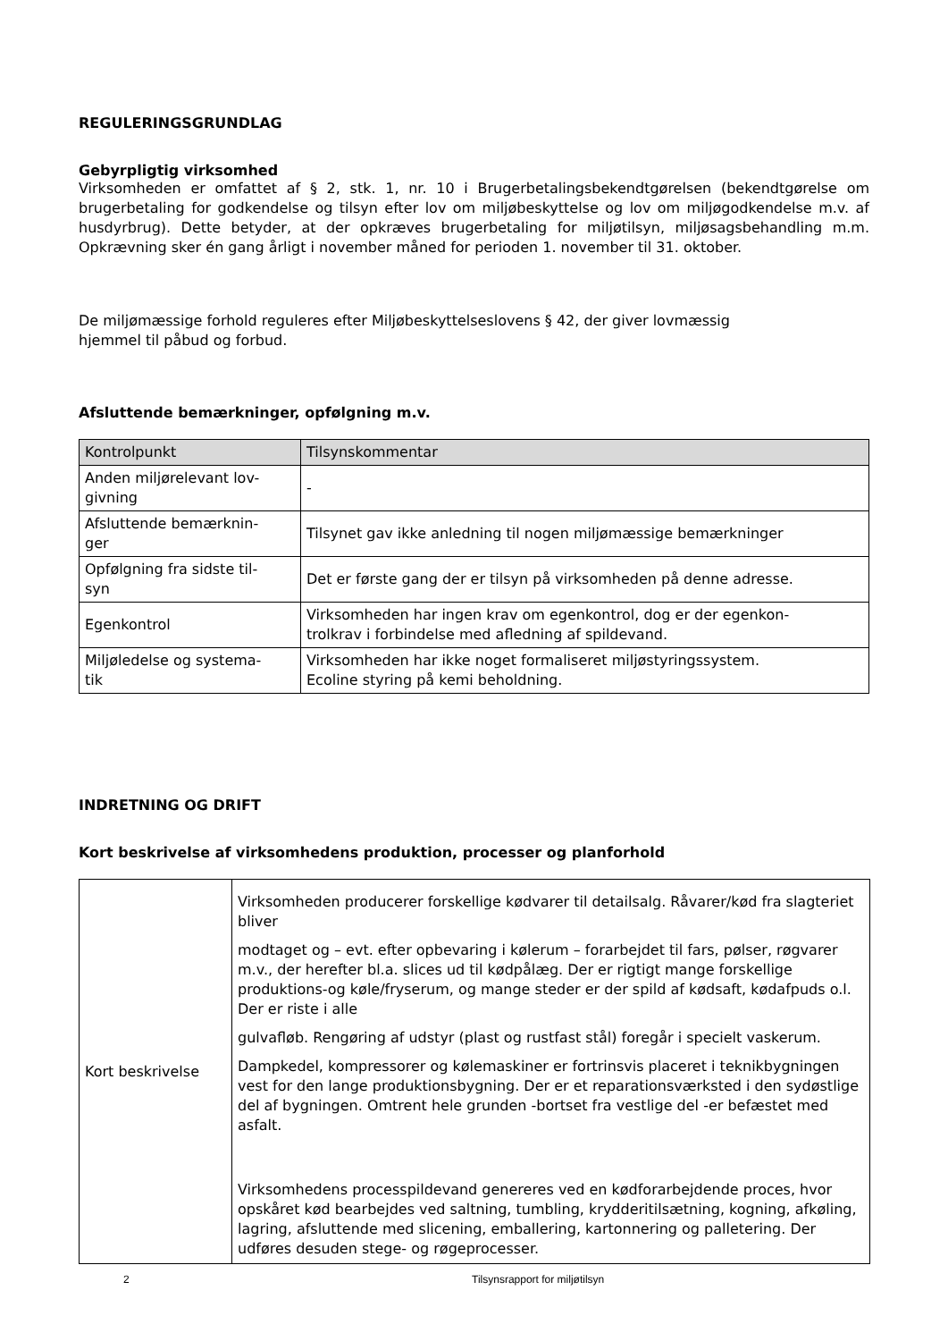REGULERINGSGRUNDLAG
Gebyrpligtig virksomhed
Virksomheden er omfattet af § 2, stk. 1, nr. 10 i Brugerbetalingsbekendtgørelsen (bekendtgørelse om brugerbetaling for godkendelse og tilsyn efter lov om miljøbeskyttelse og lov om miljøgodkendelse m.v. af husdyrbrug). Dette betyder, at der opkræves brugerbetaling for miljøtilsyn, miljøsagsbehandling m.m. Opkrævning sker én gang årligt i november måned for perioden 1. november til 31. oktober.
De miljømæssige forhold reguleres efter Miljøbeskyttelseslovens § 42, der giver lovmæssig
hjemmel til påbud og forbud.
Afsluttende bemærkninger, opfølgning m.v.
| Kontrolpunkt | Tilsynskommentar |
| --- | --- |
| Anden miljørelevant lov- givning | - |
| Afsluttende bemærknin- ger | Tilsynet gav ikke anledning til nogen miljømæssige bemærkninger |
| Opfølgning fra sidste til- syn | Det er første gang der er tilsyn på virksomheden på denne adresse. |
| Egenkontrol | Virksomheden har ingen krav om egenkontrol, dog er der egenkon- trolkrav i forbindelse med afledning af spildevand. |
| Miljøledelse og systema- tik | Virksomheden har ikke noget formaliseret miljøstyringssystem. Ecoline styring på kemi beholdning. |
INDRETNING OG DRIFT
Kort beskrivelse af virksomhedens produktion, processer og planforhold
| Kort beskrivelse | Virksomheden producerer forskellige kødvarer til detailsalg. Råvarer/kød fra slagteriet bliver modtaget og – evt. efter opbevaring i kølerum – forarbejdet til fars, pølser, røgvarer m.v., der herefter bl.a. slices ud til kødpålæg. Der er rigtigt mange forskellige produktions-og køle/fryserum, og mange steder er der spild af kødsaft, kødafpuds o.l. Der er riste i alle gulvafløb. Rengøring af udstyr (plast og rustfast stål) foregår i specielt vaskerum. Dampkedel, kompressorer og kølemaskiner er fortrinsvis placeret i teknikbygningen vest for den lange produktionsbygning. Der er et reparationsværksted i den sydøstlige del af bygningen. Omtrent hele grunden -bortset fra vestlige del -er befæstet med asfalt. Virksomhedens processpildevand genereres ved en kødforarbejdende proces, hvor opskåret kød bearbejdes ved saltning, tumbling, krydderitilsætning, kogning, afkøling, lagring, afsluttende med slicening, emballering, kartonnering og palletering. Der udføres desuden stege- og røgeprocesser. |
2 Tilsynsrapport for miljøtilsyn